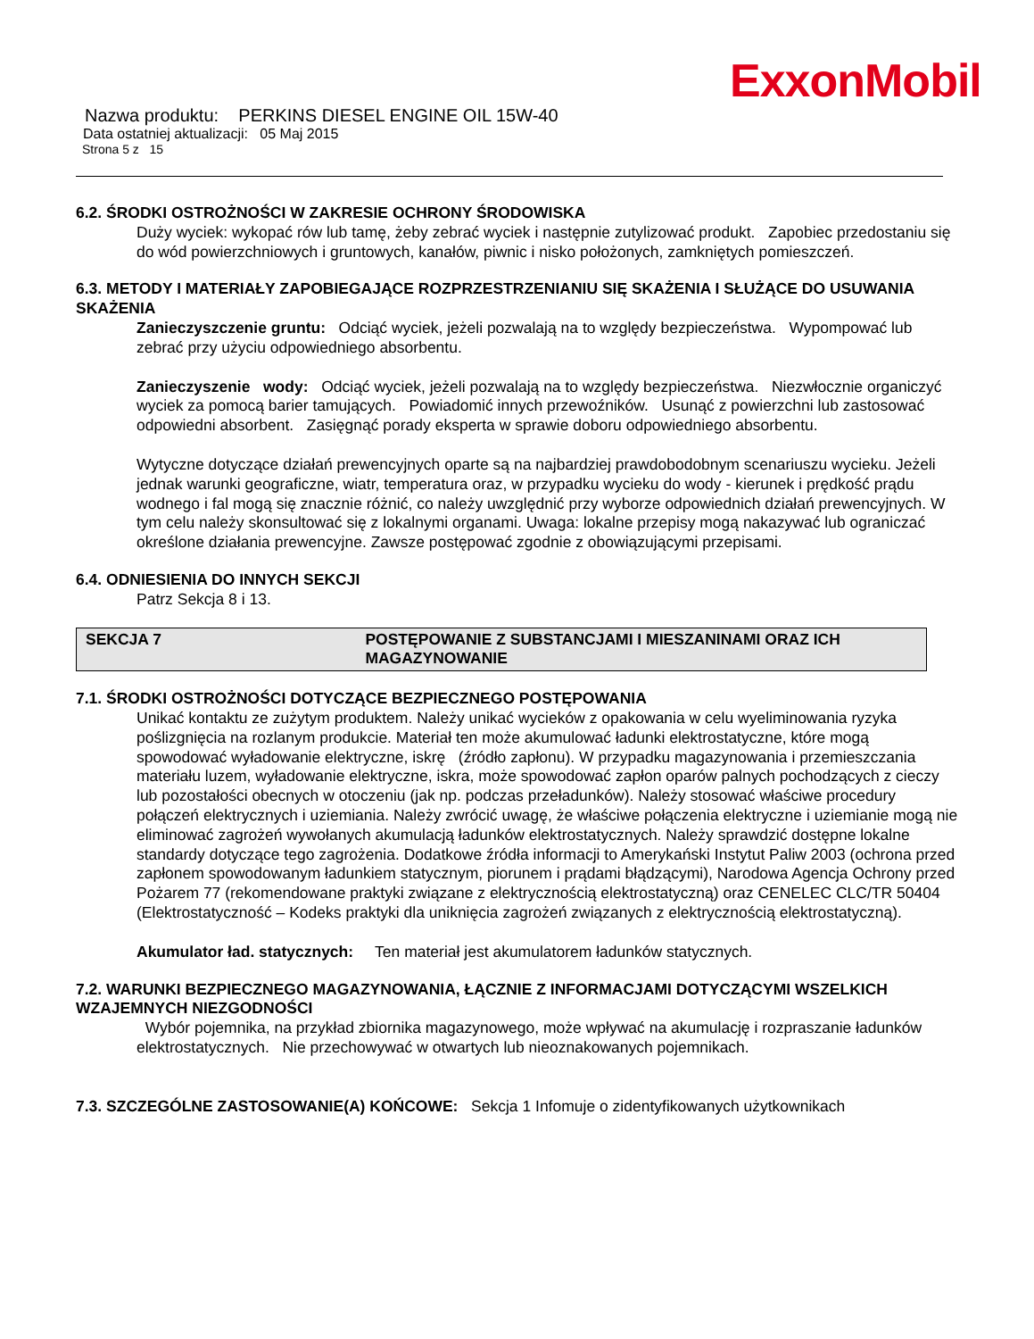ExxonMobil
Nazwa produktu: PERKINS DIESEL ENGINE OIL 15W-40
Data ostatniej aktualizacji: 05 Maj 2015
Strona 5 z 15
6.2. ŚRODKI OSTROŻNOŚCI W ZAKRESIE OCHRONY ŚRODOWISKA
Duży wyciek: wykopać rów lub tamę, żeby zebrać wyciek i następnie zutylizować produkt. Zapobiec przedostaniu się do wód powierzchniowych i gruntowych, kanałów, piwnic i nisko położonych, zamkniętych pomieszczeń.
6.3. METODY I MATERIAŁY ZAPOBIEGAJĄCE ROZPRZESTRZENIANIU SIĘ SKAŻENIA I SŁUŻĄCE DO USUWANIA SKAŻENIA
Zanieczyszczenie gruntu: Odciąć wyciek, jeżeli pozwalają na to względy bezpieczeństwa. Wypompować lub zebrać przy użyciu odpowiedniego absorbentu.
Zanieczyszenie wody: Odciąć wyciek, jeżeli pozwalają na to względy bezpieczeństwa. Niezwłocznie organiczyć wyciek za pomocą barier tamujących. Powiadomić innych przewoźników. Usunąć z powierzchni lub zastosować odpowiedni absorbent. Zasięgnąć porady eksperta w sprawie doboru odpowiedniego absorbentu.
Wytyczne dotyczące działań prewencyjnych oparte są na najbardziej prawdobodobnym scenariuszu wycieku. Jeżeli jednak warunki geograficzne, wiatr, temperatura oraz, w przypadku wycieku do wody - kierunek i prędkość prądu wodnego i fal mogą się znacznie różnić, co należy uwzględnić przy wyborze odpowiednich działań prewencyjnych. W tym celu należy skonsultować się z lokalnymi organami. Uwaga: lokalne przepisy mogą nakazywać lub ograniczać określone działania prewencyjne. Zawsze postępować zgodnie z obowiązującymi przepisami.
6.4. ODNIESIENIA DO INNYCH SEKCJI
Patrz Sekcja 8 i 13.
SEKCJA 7 POSTĘPOWANIE Z SUBSTANCJAMI I MIESZANINAMI ORAZ ICH MAGAZYNOWANIE
7.1. ŚRODKI OSTROŻNOŚCI DOTYCZĄCE BEZPIECZNEGO POSTĘPOWANIA
Unikać kontaktu ze zużytym produktem. Należy unikać wycieków z opakowania w celu wyeliminowania ryzyka poślizgnięcia na rozlanym produkcie. Materiał ten może akumulować ładunki elektrostatyczne, które mogą spowodować wyładowanie elektryczne, iskrę (źródło zapłonu). W przypadku magazynowania i przemieszczania materiału luzem, wyładowanie elektryczne, iskra, może spowodować zapłon oparów palnych pochodzących z cieczy lub pozostałości obecnych w otoczeniu (jak np. podczas przeładunków). Należy stosować właściwe procedury połączeń elektrycznych i uziemiania. Należy zwrócić uwagę, że właściwe połączenia elektryczne i uziemianie mogą nie eliminować zagrożeń wywołanych akumulacją ładunków elektrostatycznych. Należy sprawdzić dostępne lokalne standardy dotyczące tego zagrożenia. Dodatkowe źródła informacji to Amerykański Instytut Paliw 2003 (ochrona przed zapłonem spowodowanym ładunkiem statycznym, piorunem i prądami błądzącymi), Narodowa Agencja Ochrony przed Pożarem 77 (rekomendowane praktyki związane z elektrycznością elektrostatyczną) oraz CENELEC CLC/TR 50404 (Elektrostatyczność – Kodeks praktyki dla uniknięcia zagrożeń związanych z elektrycznością elektrostatyczną).
Akumulator ład. statycznych: Ten materiał jest akumulatorem ładunków statycznych.
7.2. WARUNKI BEZPIECZNEGO MAGAZYNOWANIA, ŁĄCZNIE Z INFORMACJAMI DOTYCZĄCYMI WSZELKICH WZAJEMNYCH NIEZGODNOŚCI
Wybór pojemnika, na przykład zbiornika magazynowego, może wpływać na akumulację i rozpraszanie ładunków elektrostatycznych. Nie przechowywać w otwartych lub nieoznakowanych pojemnikach.
7.3. SZCZEGÓLNE ZASTOSOWANIE(A) KOŃCOWE: Sekcja 1 Infomuje o zidentyfikowanych użytkownikach